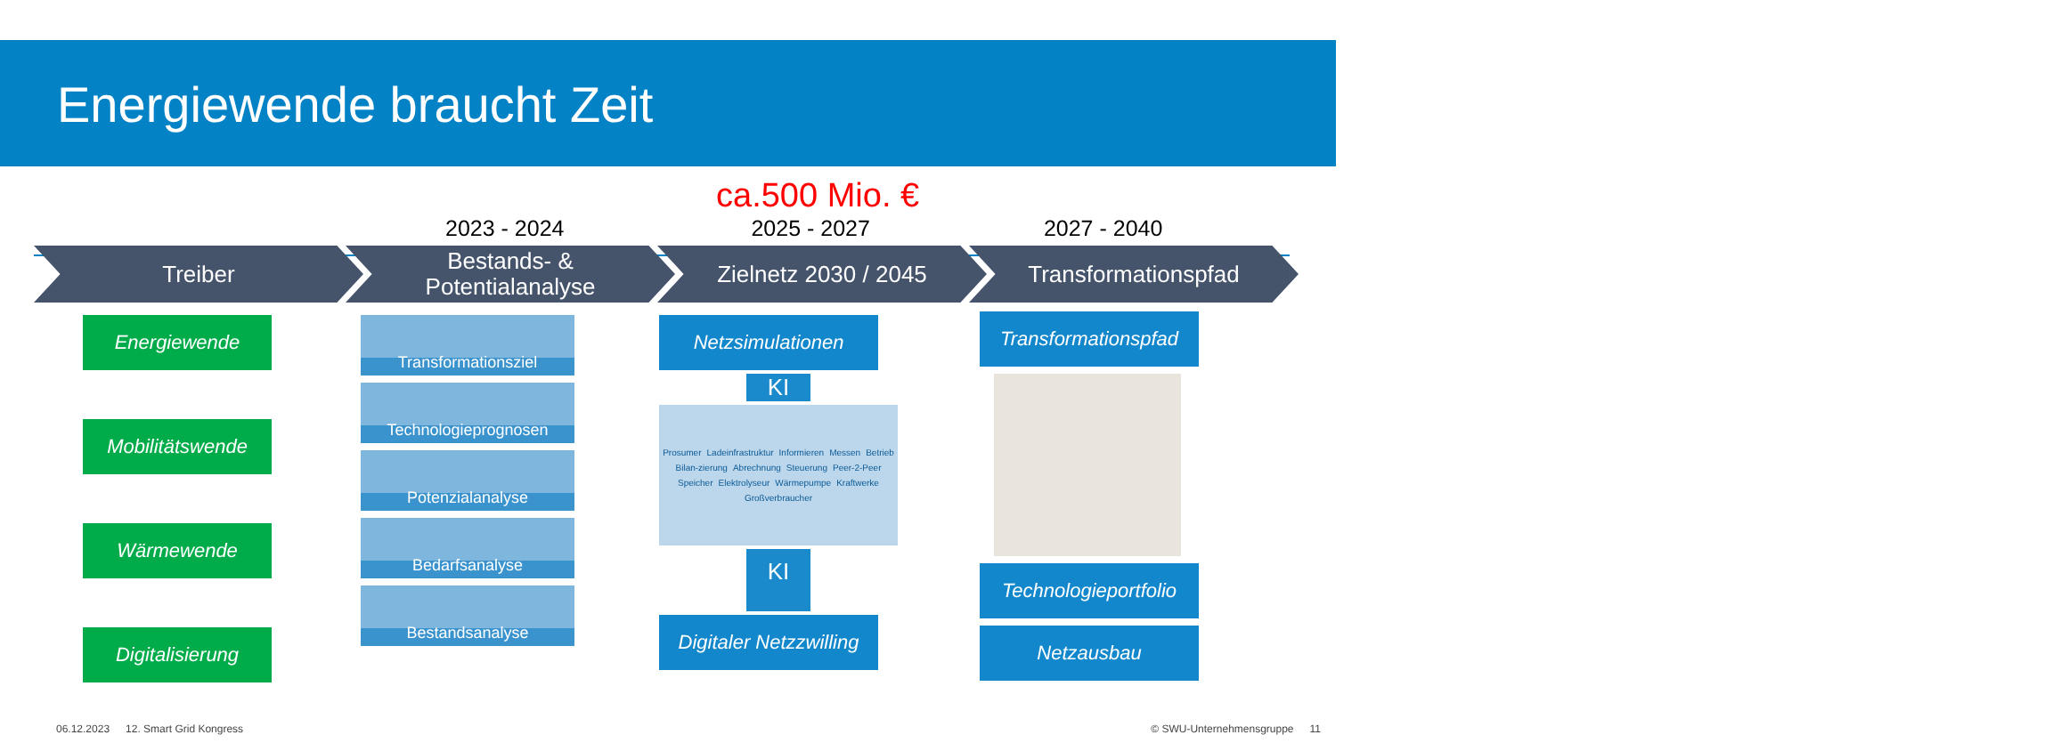Energiewende braucht Zeit
ca.500 Mio. €
2023 - 2024 2025 - 2027 2027 - 2040
Treiber Bestands- &
Potentialanalyse
Zielnetz 2030 / 2045 Transformationspfad
Energiewende
Mobilitätswende
Wärmewende
Digitalisierung
Transformationsziel
Technologieprognosen
Potenzialanalyse
Bedarfsanalyse
Bestandsanalyse
Netzsimulationen
KI
Prosumer Ladeinfrastruktur Informieren Messen Betrieb Bilan-zierung Abrechnung Steuerung Peer-2-Peer Speicher Elektrolyseur Wärmepumpe Kraftwerke Großverbraucher
KI
Digitaler Netzzwilling
Transformationspfad
Technologieportfolio
Netzausbau
06.12.2023 12. Smart Grid Kongress © SWU-Unternehmensgruppe 11